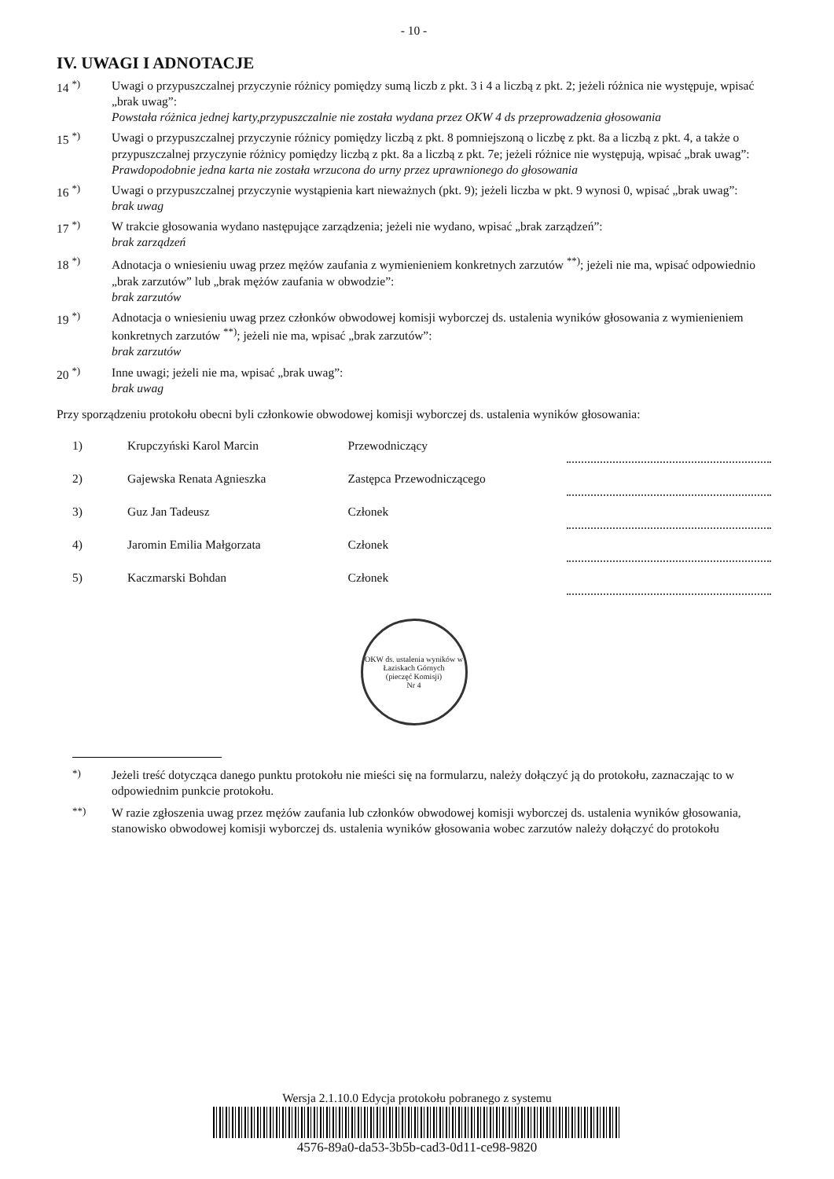- 10 -
IV. UWAGI I ADNOTACJE
14 <sup>*)</sup> Uwagi o przypuszczalnej przyczynie różnicy pomiędzy sumą liczb z pkt. 3 i 4 a liczbą z pkt. 2; jeżeli różnica nie występuje, wpisać „brak uwag”:
Powstała różnica jednej karty,przypuszczalnie nie została wydana przez OKW 4 ds przeprowadzenia głosowania
15 <sup>*)</sup> Uwagi o przypuszczalnej przyczynie różnicy pomiędzy liczbą z pkt. 8 pomniejszoną o liczbę z pkt. 8a a liczbą z pkt. 4, a także o przypuszczalnej przyczynie różnicy pomiędzy liczbą z pkt. 8a a liczbą z pkt. 7e; jeżeli różnice nie występują, wpisać „brak uwag”:
Prawdopodobnie jedna karta nie została wrzucona do urny przez uprawnionego do głosowania
16 <sup>*)</sup> Uwagi o przypuszczalnej przyczynie wystąpienia kart nieważnych (pkt. 9); jeżeli liczba w pkt. 9 wynosi 0, wpisać „brak uwag”:
brak uwag
17 <sup>*)</sup> W trakcie głosowania wydano następujące zarządzenia; jeżeli nie wydano, wpisać „brak zarządzeń”:
brak zarządzeń
18 <sup>*)</sup> Adnotacja o wniesieniu uwag przez mężów zaufania z wymienieniem konkretnych zarzutów <sup>**)</sup>; jeżeli nie ma, wpisać odpowiednio „brak zarzutów” lub „brak mężów zaufania w obwodzie”:
brak zarzutów
19 <sup>*)</sup> Adnotacja o wniesieniu uwag przez członków obwodowej komisji wyborczej ds. ustalenia wyników głosowania z wymienieniem konkretnych zarzutów <sup>**)</sup>; jeżeli nie ma, wpisać „brak zarzutów”:
brak zarzutów
20 <sup>*)</sup> Inne uwagi; jeżeli nie ma, wpisać „brak uwag”:
brak uwag
Przy sporządzeniu protokołu obecni byli członkowie obwodowej komisji wyborczej ds. ustalenia wyników głosowania:
| 1) | Krupczyński Karol Marcin | Przewodniczący | |
| 2) | Gajewska Renata Agnieszka | Zastępca Przewodniczącego | |
| 3) | Guz Jan Tadeusz | Członek | |
| 4) | Jaromin Emilia Małgorzata | Członek | |
| 5) | Kaczmarski Bohdan | Członek | |
OKW ds. ustalenia wyników w Łaziskach Górnych
(pieczęć Komisji)
Nr 4
<sup>*)</sup> Jeżeli treść dotycząca danego punktu protokołu nie mieści się na formularzu, należy dołączyć ją do protokołu, zaznaczając to w odpowiednim punkcie protokołu.
<sup>**)</sup> W razie zgłoszenia uwag przez mężów zaufania lub członków obwodowej komisji wyborczej ds. ustalenia wyników głosowania, stanowisko obwodowej komisji wyborczej ds. ustalenia wyników głosowania wobec zarzutów należy dołączyć do protokołu
Wersja 2.1.10.0 Edycja protokołu pobranego z systemu
4576-89a0-da53-3b5b-cad3-0d11-ce98-9820